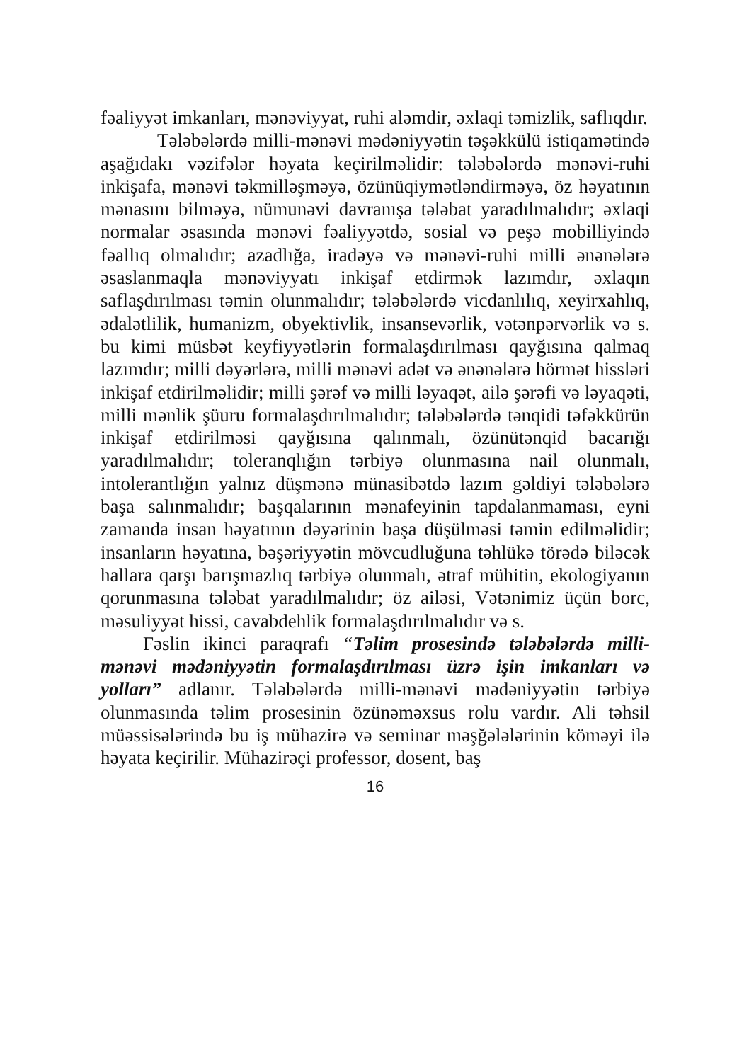fəaliyyət imkanları, mənəviyyat, ruhi aləmdir, əxlaqi təmizlik, saflıqdır.
Tələbələrdə milli-mənəvi mədəniyyətin təşəkkülü istiqamətində aşağıdakı vəzifələr həyata keçirilməlidir: tələbələrdə mənəvi-ruhi inkişafa, mənəvi təkmilləşməyə, özünüqiymətləndirməyə, öz həyatının mənasını bilməyə, nümunəvi davranışa tələbat yaradılmalıdır; əxlaqi normalar əsasında mənəvi fəaliyyətdə, sosial və peşə mobilliyində fəallıq olmalıdır; azadlığa, iradəyə və mənəvi-ruhi milli ənənələrə əsaslanmaqla mənəviyyatı inkişaf etdirmək lazımdır, əxlaqın saflaşdırılması təmin olunmalıdır; tələbələrdə vicdanlılıq, xeyirxahlıq, ədalətlilik, humanizm, obyektivlik, insansevərlik, vətənpərvərlik və s. bu kimi müsbət keyfiyyətlərin formalaşdırılması qayğısına qalmaq lazımdır; milli dəyərlərə, milli mənəvi adət və ənənələrə hörmət hissləri inkişaf etdirilməlidir; milli şərəf və milli ləyaqət, ailə şərəfi və ləyaqəti, milli mənlik şüuru formalaşdırılmalıdır; tələbələrdə tənqidi təfəkkürün inkişaf etdirilməsi qayğısına qalınmalı, özünütənqid bacarığı yaradılmalıdır; toleranqlığın tərbiyə olunmasına nail olunmalı, intolerantlığın yalnız düşmənə münasibətdə lazım gəldiyi tələbələrə başa salınmalıdır; başqalarının mənafeyinin tapdalanmaması, eyni zamanda insan həyatının dəyərinin başa düşülməsi təmin edilməlidir; insanların həyatına, bəşəriyyətin mövcudluğuna təhlükə törədə biləcək hallara qarşı barışmazlıq tərbiyə olunmalı, ətraf mühitin, ekologiyanın qorunmasına tələbat yaradılmalıdır; öz ailəsi, Vətənimiz üçün borc, məsuliyyət hissi, cavabdehlik formalaşdırılmalıdır və s.
Fəslin ikinci paraqrafı “Təlim prosesində tələbələrdə milli-mənəvi mədəniyyətin formalaşdırılması üzrə işin imkanları və yolları” adlanır. Tələbələrdə milli-mənəvi mədəniyyətin tərbiyə olunmasında təlim prosesinin özünəməxsus rolu vardır. Ali təhsil müəssisələrində bu iş mühazirə və seminar məşğələlərinin köməyi ilə həyata keçirilir. Mühazirəçi professor, dosent, baş
16